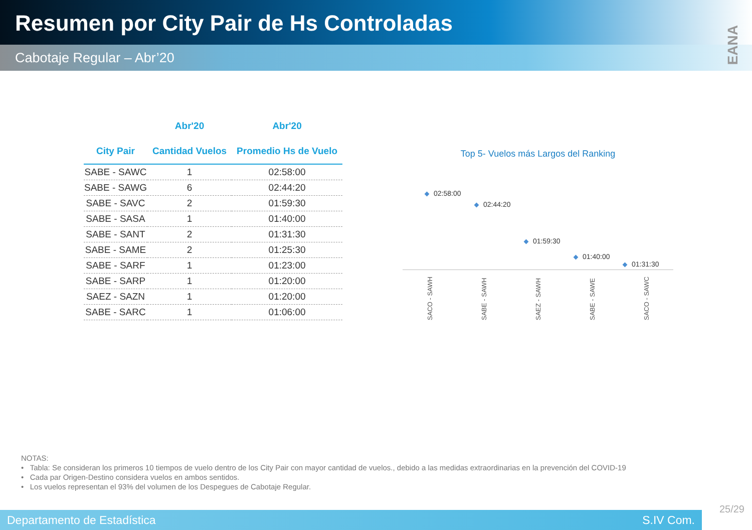Resumen por City Pair de Hs Controladas
Cabotaje Regular – Abr’20
EANA
| | Abr'20 | Abr'20 |
| --- | --- | --- |
| City Pair | Cantidad Vuelos | Promedio Hs de Vuelo |
| SABE - SAWC | 1 | 02:58:00 |
| SABE - SAWG | 6 | 02:44:20 |
| SABE - SAVC | 2 | 01:59:30 |
| SABE - SASA | 1 | 01:40:00 |
| SABE - SANT | 2 | 01:31:30 |
| SABE - SAME | 2 | 01:25:30 |
| SABE - SARF | 1 | 01:23:00 |
| SABE - SARP | 1 | 01:20:00 |
| SAEZ - SAZN | 1 | 01:20:00 |
| SABE - SARC | 1 | 01:06:00 |
Top 5- Vuelos más Largos del Ranking
02:58:00
02:44:20
01:59:30
01:40:00
01:31:30
SACO - SAWH SABE - SAWH SAEZ - SAWH SABE - SAWE SACO - SAWC
NOTAS:
• Tabla: Se consideran los primeros 10 tiempos de vuelo dentro de los City Pair con mayor cantidad de vuelos., debido a las medidas extraordinarias en la prevención del COVID-19
• Cada par Origen-Destino considera vuelos en ambos sentidos.
• Los vuelos representan el 93% del volumen de los Despegues de Cabotaje Regular.
25/29
Departamento de Estadística S.IV Com.